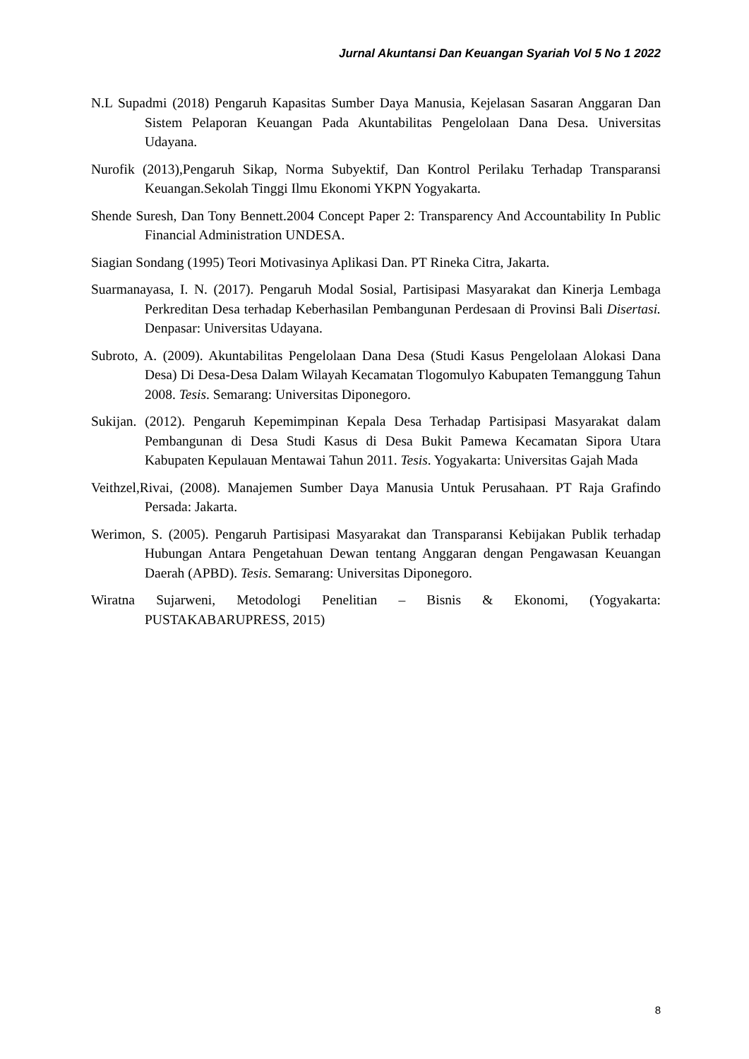Jurnal Akuntansi Dan Keuangan Syariah Vol 5 No 1 2022
N.L Supadmi (2018) Pengaruh Kapasitas Sumber Daya Manusia, Kejelasan Sasaran Anggaran Dan Sistem Pelaporan Keuangan Pada Akuntabilitas Pengelolaan Dana Desa. Universitas Udayana.
Nurofik (2013),Pengaruh Sikap, Norma Subyektif, Dan Kontrol Perilaku Terhadap Transparansi Keuangan.Sekolah Tinggi Ilmu Ekonomi YKPN Yogyakarta.
Shende Suresh, Dan Tony Bennett.2004 Concept Paper 2: Transparency And Accountability In Public Financial Administration UNDESA.
Siagian Sondang (1995) Teori Motivasinya Aplikasi Dan. PT Rineka Citra, Jakarta.
Suarmanayasa, I. N. (2017). Pengaruh Modal Sosial, Partisipasi Masyarakat dan Kinerja Lembaga Perkreditan Desa terhadap Keberhasilan Pembangunan Perdesaan di Provinsi Bali Disertasi. Denpasar: Universitas Udayana.
Subroto, A. (2009). Akuntabilitas Pengelolaan Dana Desa (Studi Kasus Pengelolaan Alokasi Dana Desa) Di Desa-Desa Dalam Wilayah Kecamatan Tlogomulyo Kabupaten Temanggung Tahun 2008. Tesis. Semarang: Universitas Diponegoro.
Sukijan. (2012). Pengaruh Kepemimpinan Kepala Desa Terhadap Partisipasi Masyarakat dalam Pembangunan di Desa Studi Kasus di Desa Bukit Pamewa Kecamatan Sipora Utara Kabupaten Kepulauan Mentawai Tahun 2011. Tesis. Yogyakarta: Universitas Gajah Mada
Veithzel,Rivai, (2008). Manajemen Sumber Daya Manusia Untuk Perusahaan. PT Raja Grafindo Persada: Jakarta.
Werimon, S. (2005). Pengaruh Partisipasi Masyarakat dan Transparansi Kebijakan Publik terhadap Hubungan Antara Pengetahuan Dewan tentang Anggaran dengan Pengawasan Keuangan Daerah (APBD). Tesis. Semarang: Universitas Diponegoro.
Wiratna Sujarweni, Metodologi Penelitian – Bisnis & Ekonomi, (Yogyakarta: PUSTAKABARUPRESS, 2015)
8